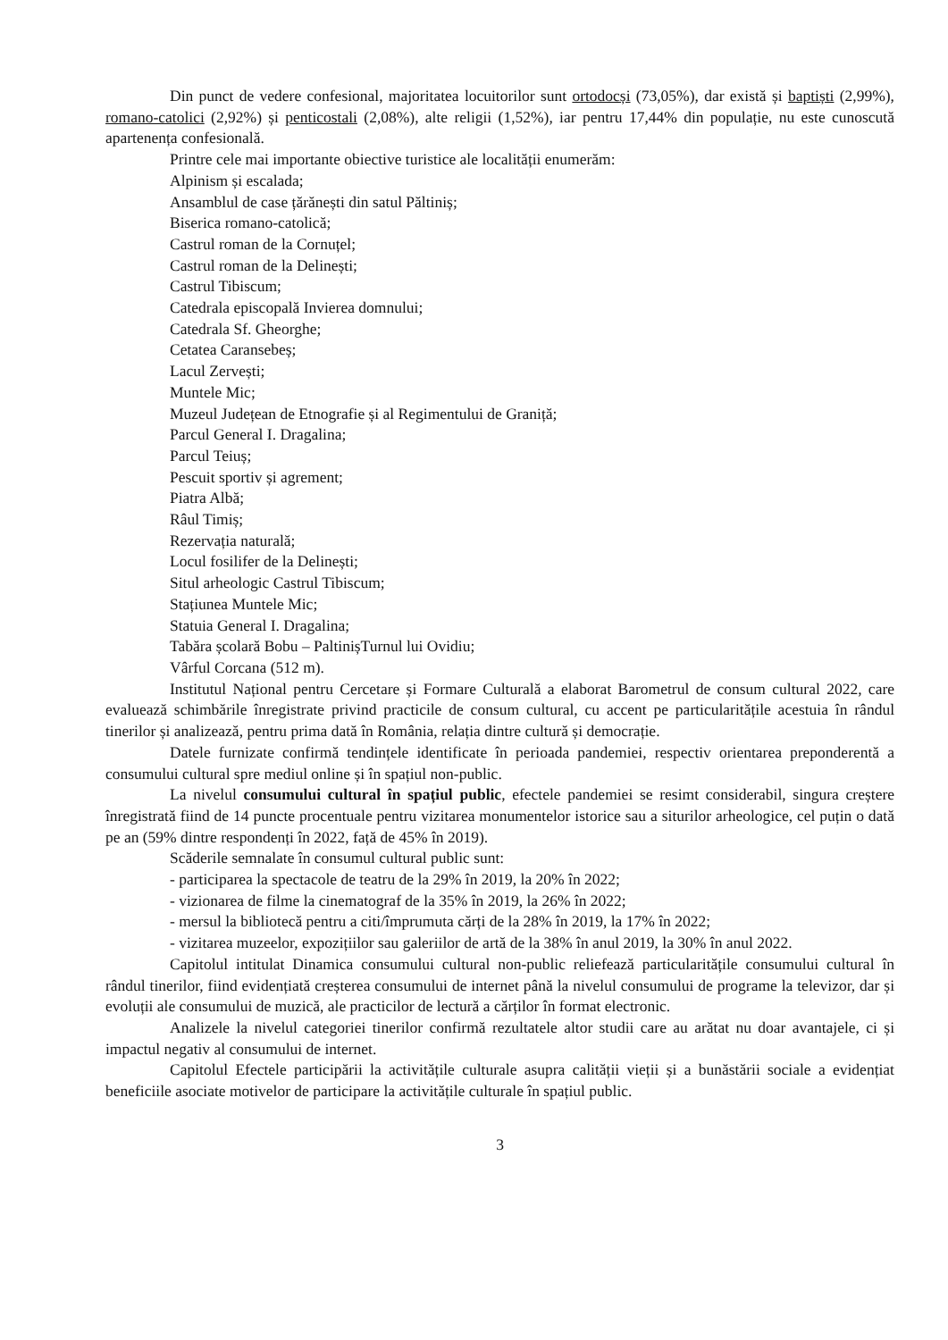Din punct de vedere confesional, majoritatea locuitorilor sunt ortodocși (73,05%), dar există și baptiști (2,99%), romano-catolici (2,92%) și penticostali (2,08%), alte religii (1,52%), iar pentru 17,44% din populație, nu este cunoscută apartenența confesională.
Printre cele mai importante obiective turistice ale localității enumerăm:
Alpinism și escalada;
Ansamblul de case țărănești din satul Păltiniș;
Biserica romano-catolică;
Castrul roman de la Cornuțel;
Castrul roman de la Delinești;
Castrul Tibiscum;
Catedrala episcopală Invierea domnului;
Catedrala Sf. Gheorghe;
Cetatea Caransebeș;
Lacul Zervești;
Muntele Mic;
Muzeul Județean de Etnografie și al Regimentului de Graniță;
Parcul General I. Dragalina;
Parcul Teiuș;
Pescuit sportiv și agrement;
Piatra Albă;
Râul Timiș;
Rezervația naturală;
Locul fosilifer de la Delinești;
Situl arheologic Castrul Tibiscum;
Stațiunea Muntele Mic;
Statuia General I. Dragalina;
Tabăra școlară Bobu – PaltinișTurnul lui Ovidiu;
Vârful Corcana (512 m).
Institutul Național pentru Cercetare și Formare Culturală a elaborat Barometrul de consum cultural 2022, care evaluează schimbările înregistrate privind practicile de consum cultural, cu accent pe particularitățile acestuia în rândul tinerilor și analizează, pentru prima dată în România, relația dintre cultură și democrație.
Datele furnizate confirmă tendințele identificate în perioada pandemiei, respectiv orientarea preponderentă a consumului cultural spre mediul online și în spațiul non-public.
La nivelul consumului cultural în spațiul public, efectele pandemiei se resimt considerabil, singura creștere înregistrată fiind de 14 puncte procentuale pentru vizitarea monumentelor istorice sau a siturilor arheologice, cel puțin o dată pe an (59% dintre respondenți în 2022, față de 45% în 2019).
Scăderile semnalate în consumul cultural public sunt:
- participarea la spectacole de teatru de la 29% în 2019, la 20% în 2022;
- vizionarea de filme la cinematograf de la 35% în 2019, la 26% în 2022;
- mersul la bibliotecă pentru a citi/împrumuta cărți de la 28% în 2019, la 17% în 2022;
- vizitarea muzeelor, expozițiilor sau galeriilor de artă de la 38% în anul 2019, la 30% în anul 2022.
Capitolul intitulat Dinamica consumului cultural non-public reliefează particularitățile consumului cultural în rândul tinerilor, fiind evidențiată creșterea consumului de internet până la nivelul consumului de programe la televizor, dar și evoluții ale consumului de muzică, ale practicilor de lectură a cărților în format electronic.
Analizele la nivelul categoriei tinerilor confirmă rezultatele altor studii care au arătat nu doar avantajele, ci și impactul negativ al consumului de internet.
Capitolul Efectele participării la activitățile culturale asupra calității vieții și a bunăstării sociale a evidențiat beneficiile asociate motivelor de participare la activitățile culturale în spațiul public.
3